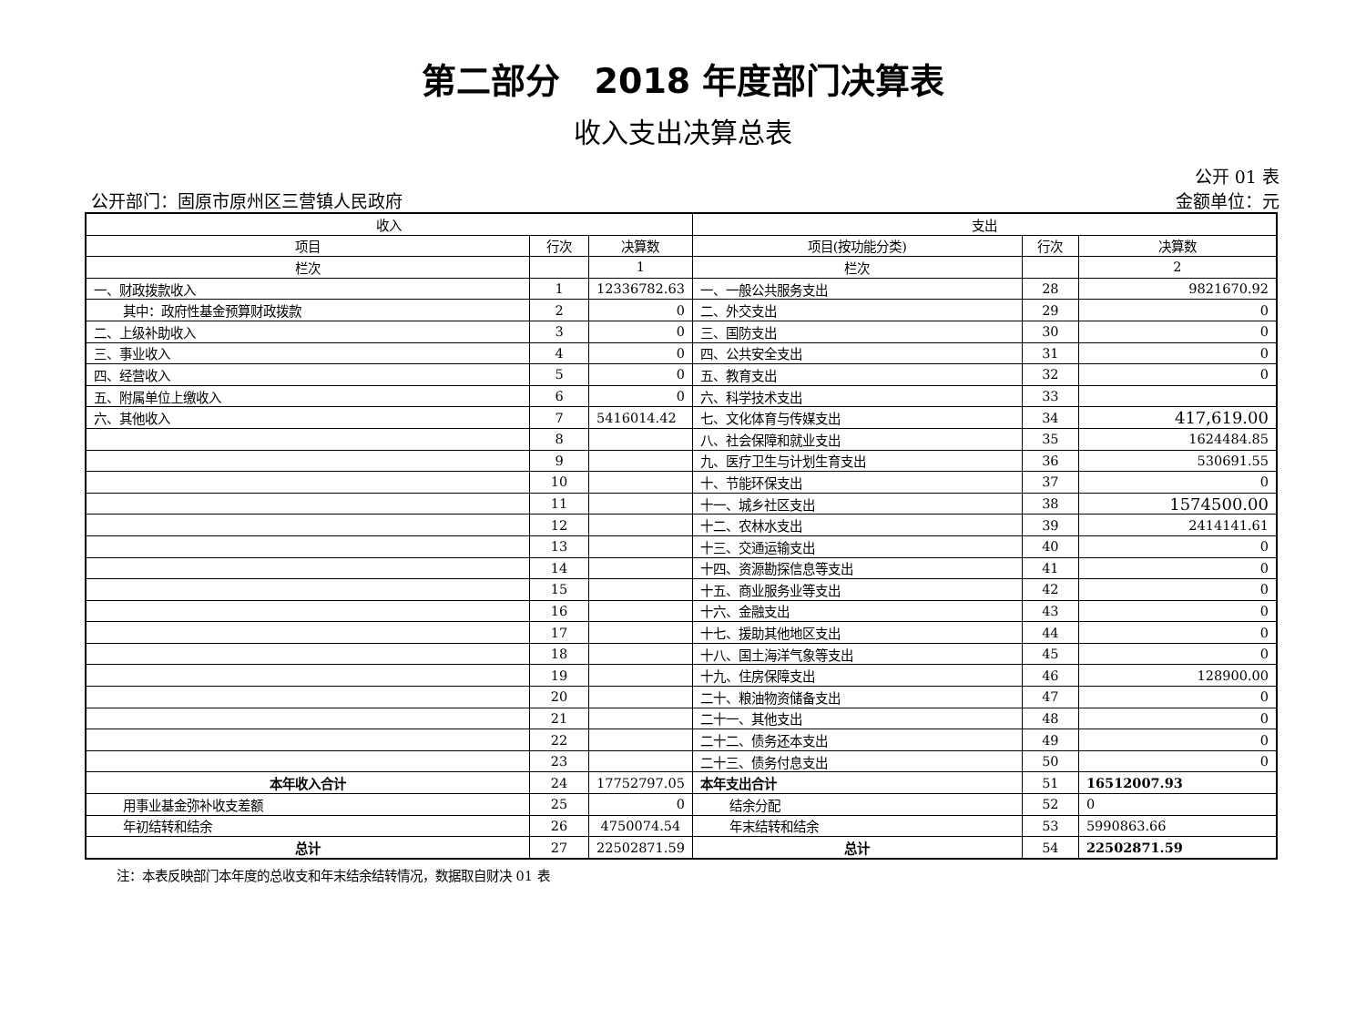第二部分　2018 年度部门决算表
收入支出决算总表
公开 01 表
公开部门：固原市原州区三营镇人民政府 金额单位：元
| 收入 | | | 支出 | | |
| --- | --- | --- | --- | --- | --- |
| 项目 | 行次 | 决算数 | 项目(按功能分类) | 行次 | 决算数 |
| 栏次 | | 1 | 栏次 | | 2 |
| 一、财政拨款收入 | 1 | 12336782.63 | 一、一般公共服务支出 | 28 | 9821670.92 |
| 其中：政府性基金预算财政拨款 | 2 | 0 | 二、外交支出 | 29 | 0 |
| 二、上级补助收入 | 3 | 0 | 三、国防支出 | 30 | 0 |
| 三、事业收入 | 4 | 0 | 四、公共安全支出 | 31 | 0 |
| 四、经营收入 | 5 | 0 | 五、教育支出 | 32 | 0 |
| 五、附属单位上缴收入 | 6 | 0 | 六、科学技术支出 | 33 | |
| 六、其他收入 | 7 | 5416014.42 | 七、文化体育与传媒支出 | 34 | 417,619.00 |
| | 8 | | 八、社会保障和就业支出 | 35 | 1624484.85 |
| | 9 | | 九、医疗卫生与计划生育支出 | 36 | 530691.55 |
| | 10 | | 十、节能环保支出 | 37 | 0 |
| | 11 | | 十一、城乡社区支出 | 38 | 1574500.00 |
| | 12 | | 十二、农林水支出 | 39 | 2414141.61 |
| | 13 | | 十三、交通运输支出 | 40 | 0 |
| | 14 | | 十四、资源勘探信息等支出 | 41 | 0 |
| | 15 | | 十五、商业服务业等支出 | 42 | 0 |
| | 16 | | 十六、金融支出 | 43 | 0 |
| | 17 | | 十七、援助其他地区支出 | 44 | 0 |
| | 18 | | 十八、国土海洋气象等支出 | 45 | 0 |
| | 19 | | 十九、住房保障支出 | 46 | 128900.00 |
| | 20 | | 二十、粮油物资储备支出 | 47 | 0 |
| | 21 | | 二十一、其他支出 | 48 | 0 |
| | 22 | | 二十二、债务还本支出 | 49 | 0 |
| | 23 | | 二十三、债务付息支出 | 50 | 0 |
| 本年收入合计 | 24 | 17752797.05 | 本年支出合计 | 51 | 16512007.93 |
| 用事业基金弥补收支差额 | 25 | 0 | 结余分配 | 52 | 0 |
| 年初结转和结余 | 26 | 4750074.54 | 年末结转和结余 | 53 | 5990863.66 |
| 总计 | 27 | 22502871.59 | 总计 | 54 | 22502871.59 |
注：本表反映部门本年度的总收支和年末结余结转情况，数据取自财决 01 表